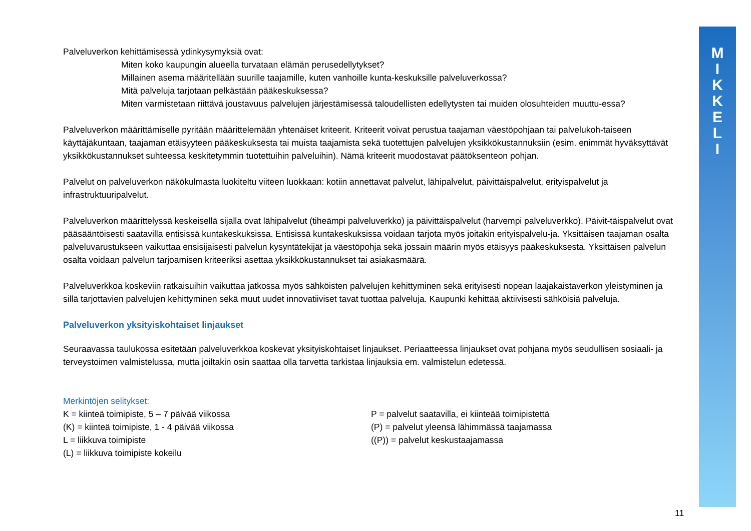M
I
K
K
E
L
I
Palveluverkon kehittämisessä ydinkysymyksiä ovat:
Miten koko kaupungin alueella turvataan elämän perusedellytykset?
Millainen asema määritellään suurille taajamille, kuten vanhoille kunta-keskuksille palveluverkossa?
Mitä palveluja tarjotaan pelkästään pääkeskuksessa?
Miten varmistetaan riittävä joustavuus palvelujen järjestämisessä taloudellisten edellytysten tai muiden olosuhteiden muuttu-essa?
Palveluverkon määrittämiselle pyritään määrittelemään yhtenäiset kriteerit. Kriteerit voivat perustua taajaman väestöpohjaan tai palvelukoh-taiseen käyttäjäkuntaan, taajaman etäisyyteen pääkeskuksesta tai muista taajamista sekä tuotettujen palvelujen yksikkökustannuksiin (esim. enimmät hyväksyttävät yksikkökustannukset suhteessa keskitetymmin tuotettuihin palveluihin). Nämä kriteerit muodostavat päätöksenteon pohjan.
Palvelut on palveluverkon näkökulmasta luokiteltu viiteen luokkaan: kotiin annettavat palvelut, lähipalvelut, päivittäispalvelut, erityispalvelut ja infrastruktuuripalvelut.
Palveluverkon määrittelyssä keskeisellä sijalla ovat lähipalvelut (tiheämpi palveluverkko) ja päivittäispalvelut (harvempi palveluverkko). Päivit-täispalvelut ovat pääsääntöisesti saatavilla entisissä kuntakeskuksissa. Entisissä kuntakeskuksissa voidaan tarjota myös joitakin erityispalvelu-ja. Yksittäisen taajaman osalta palveluvarustukseen vaikuttaa ensisijaisesti palvelun kysyntätekijät ja väestöpohja sekä jossain määrin myös etäisyys pääkeskuksesta. Yksittäisen palvelun osalta voidaan palvelun tarjoamisen kriteeriksi asettaa yksikkökustannukset tai asiakasmäärä.
Palveluverkkoa koskeviin ratkaisuihin vaikuttaa jatkossa myös sähköisten palvelujen kehittyminen sekä erityisesti nopean laajakaistaverkon yleistyminen ja sillä tarjottavien palvelujen kehittyminen sekä muut uudet innovatiiviset tavat tuottaa palveluja. Kaupunki kehittää aktiivisesti sähköisiä palveluja.
Palveluverkon yksityiskohtaiset linjaukset
Seuraavassa taulukossa esitetään palveluverkkoa koskevat yksityiskohtaiset linjaukset. Periaatteessa linjaukset ovat pohjana myös seudullisen sosiaali- ja terveystoimen valmistelussa, mutta joiltakin osin saattaa olla tarvetta tarkistaa linjauksia em. valmistelun edetessä.
Merkintöjen selitykset:
K = kiinteä toimipiste, 5 – 7 päivää viikossa
(K) = kiinteä toimipiste, 1 - 4 päivää viikossa
L = liikkuva toimipiste
(L) = liikkuva toimipiste kokeilu
P = palvelut saatavilla, ei kiinteää toimipistettä
(P) = palvelut yleensä lähimmässä taajamassa
((P)) = palvelut keskustaajamassa
11